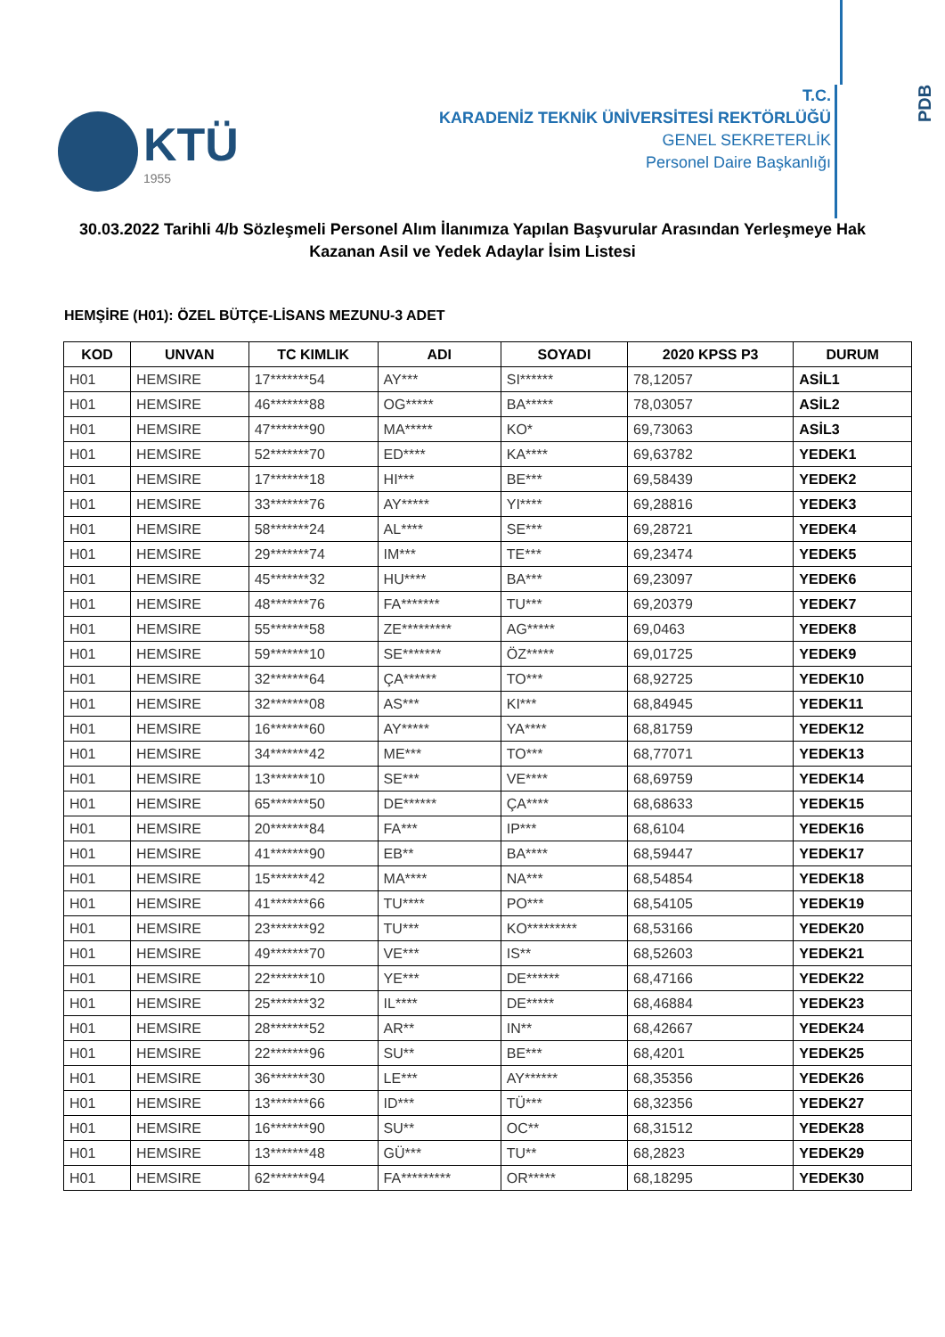KTÜ
1955
T.C.
KARADENİZ TEKNİK ÜNİVERSİTESİ REKTÖRLÜĞÜ
GENEL SEKRETERLİK
Personel Daire Başkanlığı
PDB
30.03.2022 Tarihli 4/b Sözleşmeli Personel Alım İlanımıza Yapılan Başvurular Arasından Yerleşmeye Hak Kazanan Asil ve Yedek Adaylar İsim Listesi
HEMŞİRE (H01): ÖZEL BÜTÇE-LİSANS MEZUNU-3 ADET
| KOD | UNVAN | TC KIMLIK | ADI | SOYADI | 2020 KPSS P3 | DURUM |
| --- | --- | --- | --- | --- | --- | --- |
| H01 | HEMSIRE | 17*******54 | AY*** | SI****** | 78,12057 | ASİL1 |
| H01 | HEMSIRE | 46*******88 | OG***** | BA***** | 78,03057 | ASİL2 |
| H01 | HEMSIRE | 47*******90 | MA***** | KO* | 69,73063 | ASİL3 |
| H01 | HEMSIRE | 52*******70 | ED**** | KA**** | 69,63782 | YEDEK1 |
| H01 | HEMSIRE | 17*******18 | HI*** | BE*** | 69,58439 | YEDEK2 |
| H01 | HEMSIRE | 33*******76 | AY***** | YI**** | 69,28816 | YEDEK3 |
| H01 | HEMSIRE | 58*******24 | AL**** | SE*** | 69,28721 | YEDEK4 |
| H01 | HEMSIRE | 29*******74 | IM*** | TE*** | 69,23474 | YEDEK5 |
| H01 | HEMSIRE | 45*******32 | HU**** | BA*** | 69,23097 | YEDEK6 |
| H01 | HEMSIRE | 48*******76 | FA******* | TU*** | 69,20379 | YEDEK7 |
| H01 | HEMSIRE | 55*******58 | ZE********* | AG***** | 69,0463 | YEDEK8 |
| H01 | HEMSIRE | 59*******10 | SE******* | ÖZ***** | 69,01725 | YEDEK9 |
| H01 | HEMSIRE | 32*******64 | ÇA****** | TO*** | 68,92725 | YEDEK10 |
| H01 | HEMSIRE | 32*******08 | AS*** | KI*** | 68,84945 | YEDEK11 |
| H01 | HEMSIRE | 16*******60 | AY***** | YA**** | 68,81759 | YEDEK12 |
| H01 | HEMSIRE | 34*******42 | ME*** | TO*** | 68,77071 | YEDEK13 |
| H01 | HEMSIRE | 13*******10 | SE*** | VE**** | 68,69759 | YEDEK14 |
| H01 | HEMSIRE | 65*******50 | DE****** | ÇA**** | 68,68633 | YEDEK15 |
| H01 | HEMSIRE | 20*******84 | FA*** | IP*** | 68,6104 | YEDEK16 |
| H01 | HEMSIRE | 41*******90 | EB** | BA**** | 68,59447 | YEDEK17 |
| H01 | HEMSIRE | 15*******42 | MA**** | NA*** | 68,54854 | YEDEK18 |
| H01 | HEMSIRE | 41*******66 | TU**** | PO*** | 68,54105 | YEDEK19 |
| H01 | HEMSIRE | 23*******92 | TU*** | KO********* | 68,53166 | YEDEK20 |
| H01 | HEMSIRE | 49*******70 | VE*** | IS** | 68,52603 | YEDEK21 |
| H01 | HEMSIRE | 22*******10 | YE*** | DE****** | 68,47166 | YEDEK22 |
| H01 | HEMSIRE | 25*******32 | IL**** | DE***** | 68,46884 | YEDEK23 |
| H01 | HEMSIRE | 28*******52 | AR** | IN** | 68,42667 | YEDEK24 |
| H01 | HEMSIRE | 22*******96 | SU** | BE*** | 68,4201 | YEDEK25 |
| H01 | HEMSIRE | 36*******30 | LE*** | AY****** | 68,35356 | YEDEK26 |
| H01 | HEMSIRE | 13*******66 | ID*** | TÜ*** | 68,32356 | YEDEK27 |
| H01 | HEMSIRE | 16*******90 | SU** | OC** | 68,31512 | YEDEK28 |
| H01 | HEMSIRE | 13*******48 | GÜ*** | TU** | 68,2823 | YEDEK29 |
| H01 | HEMSIRE | 62*******94 | FA********* | OR***** | 68,18295 | YEDEK30 |